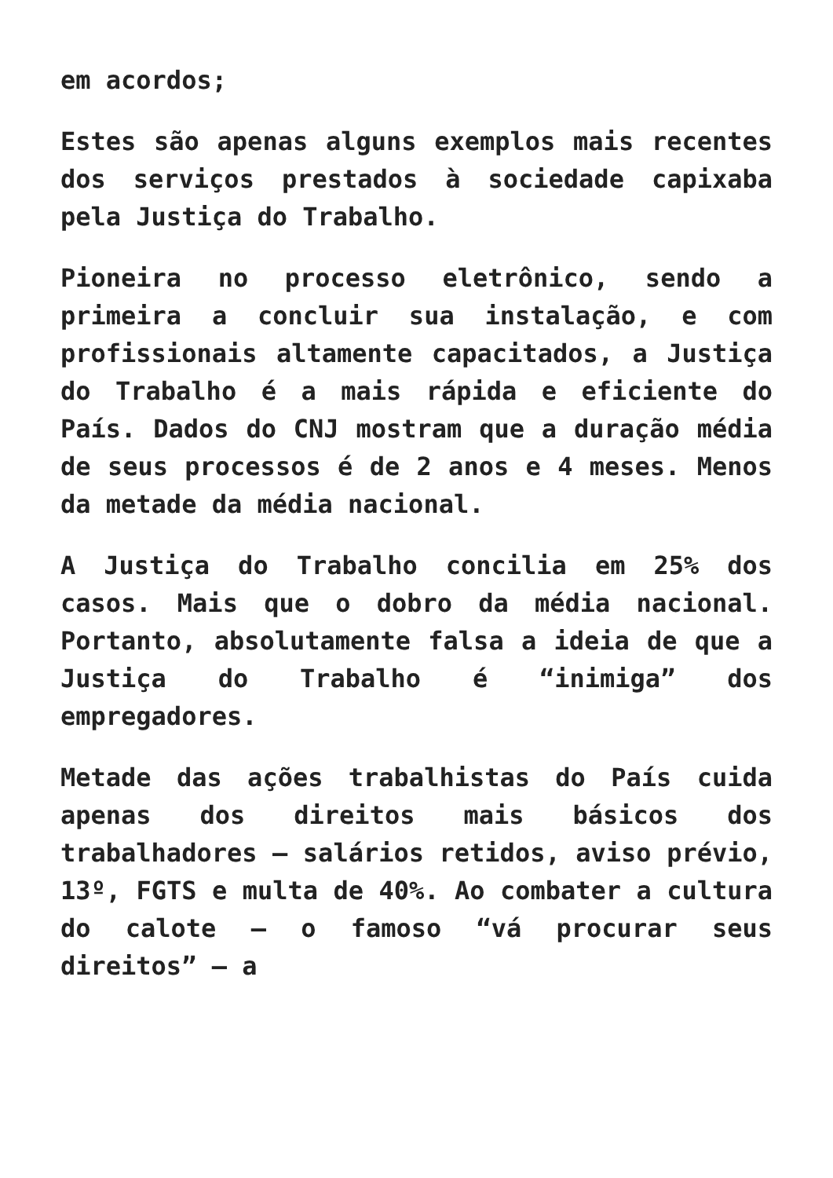em acordos;
Estes são apenas alguns exemplos mais recentes dos serviços prestados à sociedade capixaba pela Justiça do Trabalho.
Pioneira no processo eletrônico, sendo a primeira a concluir sua instalação, e com profissionais altamente capacitados, a Justiça do Trabalho é a mais rápida e eficiente do País. Dados do CNJ mostram que a duração média de seus processos é de 2 anos e 4 meses. Menos da metade da média nacional.
A Justiça do Trabalho concilia em 25% dos casos. Mais que o dobro da média nacional. Portanto, absolutamente falsa a ideia de que a Justiça do Trabalho é “inimiga” dos empregadores.
Metade das ações trabalhistas do País cuida apenas dos direitos mais básicos dos trabalhadores – salários retidos, aviso prévio, 13º, FGTS e multa de 40%. Ao combater a cultura do calote – o famoso “vá procurar seus direitos” – a